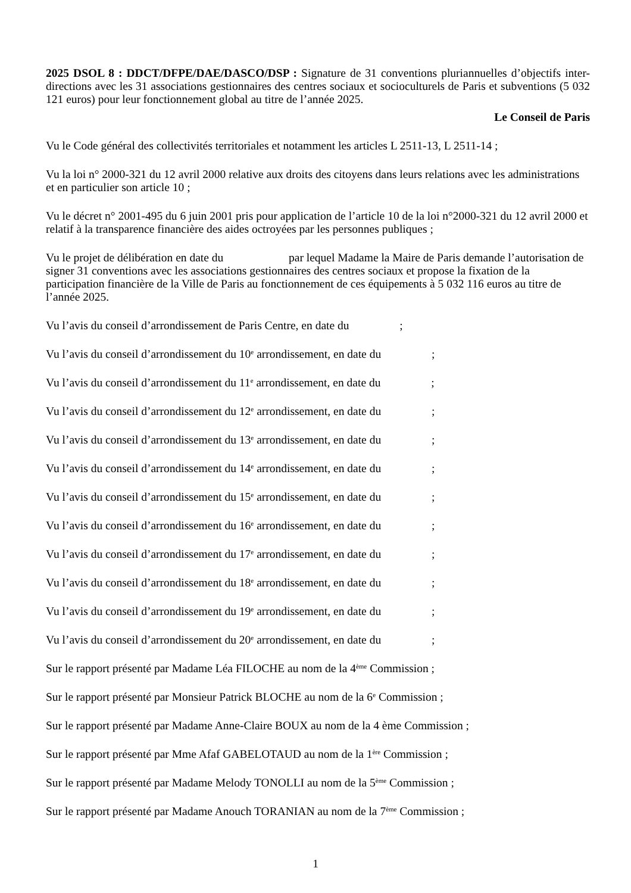2025 DSOL 8 : DDCT/DFPE/DAE/DASCO/DSP : Signature de 31 conventions pluriannuelles d’objectifs inter-directions avec les 31 associations gestionnaires des centres sociaux et socioculturels de Paris et subventions (5 032 121 euros) pour leur fonctionnement global au titre de l’année 2025.
Le Conseil de Paris
Vu le Code général des collectivités territoriales et notamment les articles L 2511-13, L 2511-14 ;
Vu la loi n° 2000-321 du 12 avril 2000 relative aux droits des citoyens dans leurs relations avec les administrations et en particulier son article 10 ;
Vu le décret n° 2001-495 du 6 juin 2001 pris pour application de l’article 10 de la loi n°2000-321 du 12 avril 2000 et relatif à la transparence financière des aides octroyées par les personnes publiques ;
Vu le projet de délibération en date du par lequel Madame la Maire de Paris demande l’autorisation de signer 31 conventions avec les associations gestionnaires des centres sociaux et propose la fixation de la participation financière de la Ville de Paris au fonctionnement de ces équipements à 5 032 116 euros au titre de l’année 2025.
Vu l’avis du conseil d’arrondissement de Paris Centre, en date du ;
Vu l’avis du conseil d’arrondissement du 10<sup>e</sup> arrondissement, en date du ;
Vu l’avis du conseil d’arrondissement du 11<sup>e</sup> arrondissement, en date du ;
Vu l’avis du conseil d’arrondissement du 12<sup>e</sup> arrondissement, en date du ;
Vu l’avis du conseil d’arrondissement du 13<sup>e</sup> arrondissement, en date du ;
Vu l’avis du conseil d’arrondissement du 14<sup>e</sup> arrondissement, en date du ;
Vu l’avis du conseil d’arrondissement du 15<sup>e</sup> arrondissement, en date du ;
Vu l’avis du conseil d’arrondissement du 16<sup>e</sup> arrondissement, en date du ;
Vu l’avis du conseil d’arrondissement du 17<sup>e</sup> arrondissement, en date du ;
Vu l’avis du conseil d’arrondissement du 18<sup>e</sup> arrondissement, en date du ;
Vu l’avis du conseil d’arrondissement du 19<sup>e</sup> arrondissement, en date du ;
Vu l’avis du conseil d’arrondissement du 20<sup>e</sup> arrondissement, en date du ;
Sur le rapport présenté par Madame Léa FILOCHE au nom de la 4<sup>ème</sup> Commission ;
Sur le rapport présenté par Monsieur Patrick BLOCHE au nom de la 6<sup>e</sup> Commission ;
Sur le rapport présenté par Madame Anne-Claire BOUX au nom de la 4 ème Commission ;
Sur le rapport présenté par Mme Afaf GABELOTAUD au nom de la 1<sup>ère</sup> Commission ;
Sur le rapport présenté par Madame Melody TONOLLI au nom de la 5<sup>ème</sup> Commission ;
Sur le rapport présenté par Madame Anouch TORANIAN au nom de la 7<sup>ème</sup> Commission ;
1